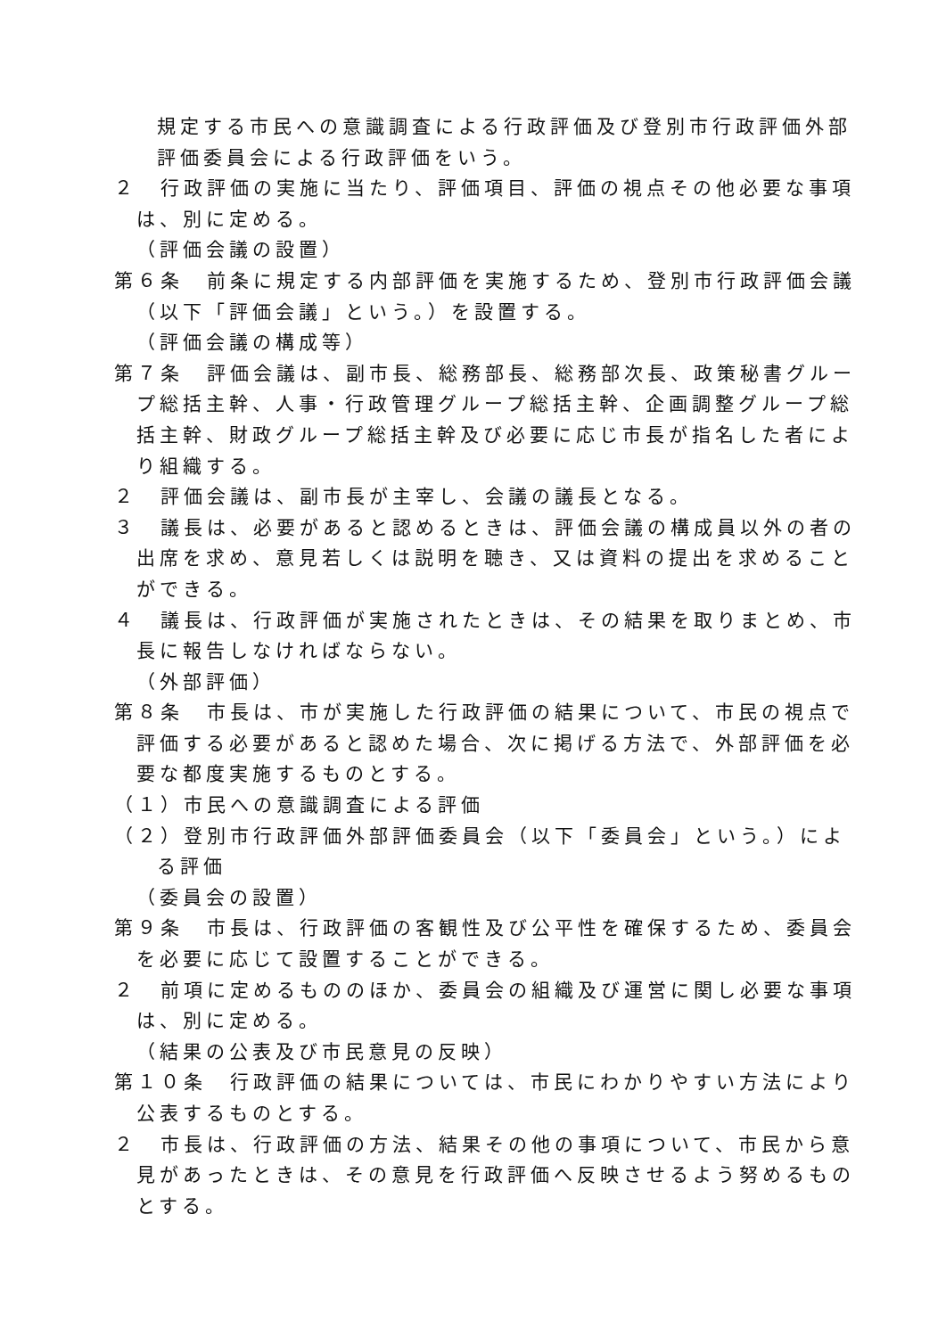規定する市民への意識調査による行政評価及び登別市行政評価外部評価委員会による行政評価をいう。
２　行政評価の実施に当たり、評価項目、評価の視点その他必要な事項は、別に定める。
（評価会議の設置）
第６条　前条に規定する内部評価を実施するため、登別市行政評価会議（以下「評価会議」という。）を設置する。
（評価会議の構成等）
第７条　評価会議は、副市長、総務部長、総務部次長、政策秘書グループ総括主幹、人事・行政管理グループ総括主幹、企画調整グループ総括主幹、財政グループ総括主幹及び必要に応じ市長が指名した者により組織する。
２　評価会議は、副市長が主宰し、会議の議長となる。
３　議長は、必要があると認めるときは、評価会議の構成員以外の者の出席を求め、意見若しくは説明を聴き、又は資料の提出を求めることができる。
４　議長は、行政評価が実施されたときは、その結果を取りまとめ、市長に報告しなければならない。
（外部評価）
第８条　市長は、市が実施した行政評価の結果について、市民の視点で評価する必要があると認めた場合、次に掲げる方法で、外部評価を必要な都度実施するものとする。
（１）市民への意識調査による評価
（２）登別市行政評価外部評価委員会（以下「委員会」という。）による評価
（委員会の設置）
第９条　市長は、行政評価の客観性及び公平性を確保するため、委員会を必要に応じて設置することができる。
２　前項に定めるもののほか、委員会の組織及び運営に関し必要な事項は、別に定める。
（結果の公表及び市民意見の反映）
第１０条　行政評価の結果については、市民にわかりやすい方法により公表するものとする。
２　市長は、行政評価の方法、結果その他の事項について、市民から意見があったときは、その意見を行政評価へ反映させるよう努めるものとする。